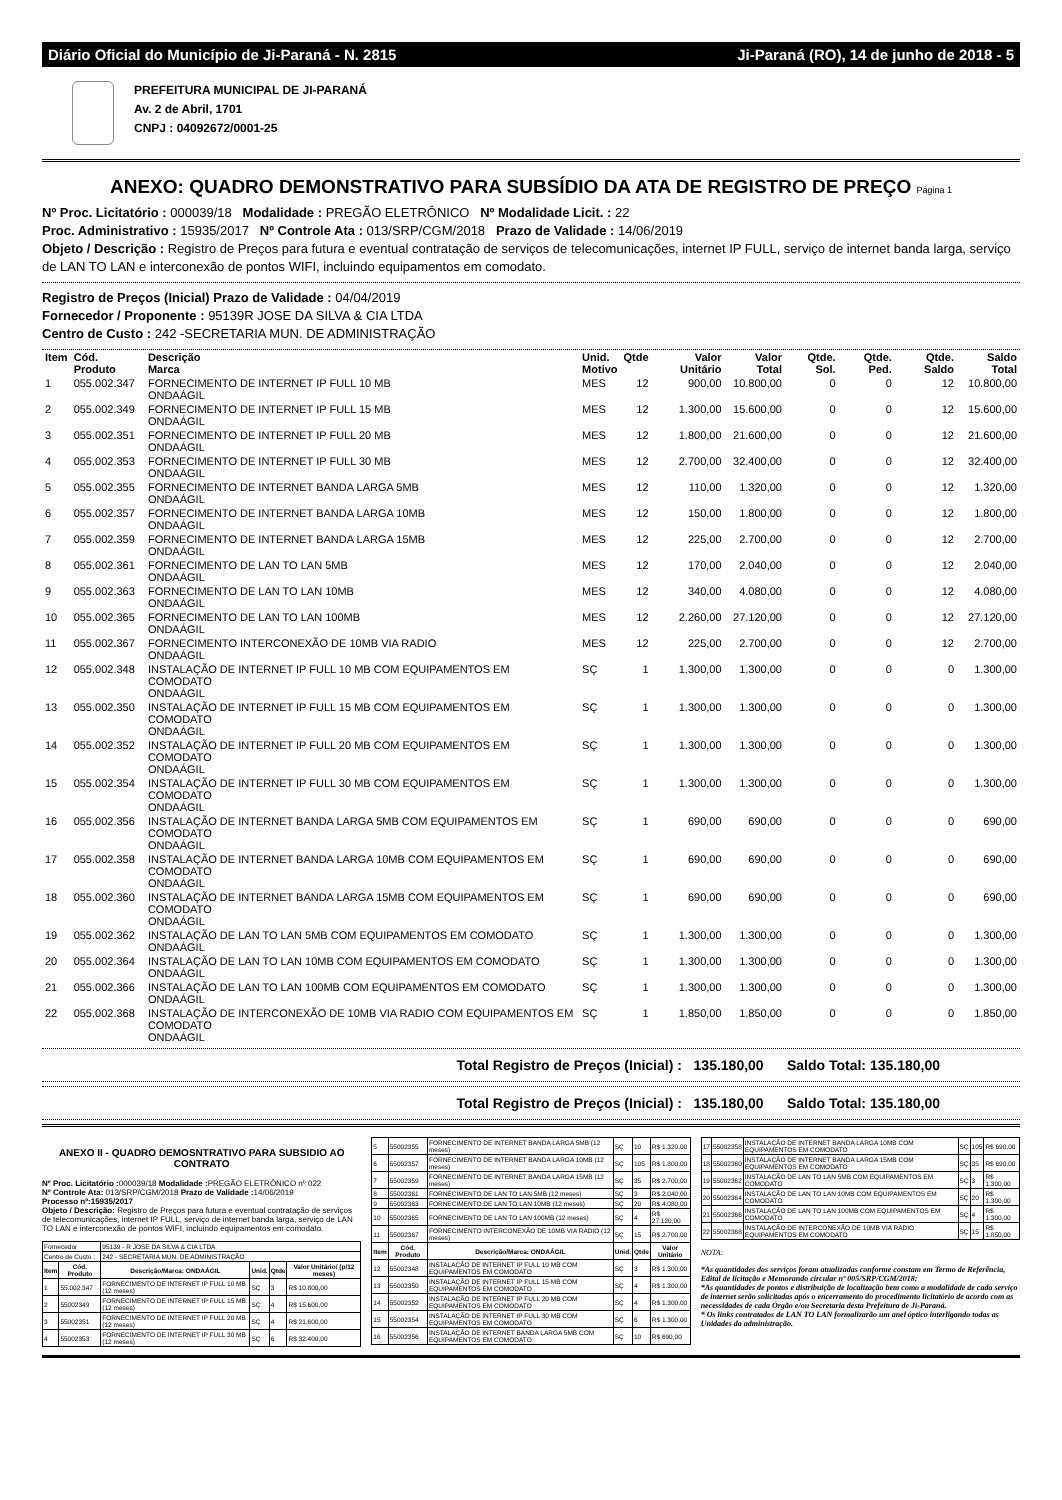Diário Oficial do Município de Ji-Paraná - N. 2815 Ji-Paraná (RO), 14 de junho de 2018 - 5
PREFEITURA MUNICIPAL DE JI-PARANÁ
Av. 2 de Abril, 1701
CNPJ : 04092672/0001-25
ANEXO: QUADRO DEMONSTRATIVO PARA SUBSÍDIO DA ATA DE REGISTRO DE PREÇO Página 1
Nº Proc. Licitatório : 000039/18 Modalidade : PREGÃO ELETRÔNICO Nº Modalidade Licit. : 22
Proc. Administrativo : 15935/2017 Nº Controle Ata : 013/SRP/CGM/2018 Prazo de Validade : 14/06/2019
Objeto / Descrição : Registro de Preços para futura e eventual contratação de serviços de telecomunicações, internet IP FULL, serviço de internet banda larga, serviço de LAN TO LAN e interconexão de pontos WIFI, incluindo equipamentos em comodato.
Registro de Preços (Inicial) Prazo de Validade : 04/04/2019
Fornecedor / Proponente : 95139R JOSE DA SILVA & CIA LTDA
Centro de Custo : 242 -SECRETARIA MUN. DE ADMINISTRAÇÃO
| Item | Cód. Produto | Descrição Marca | Unid. Motivo | Qtde | Valor Unitário | Valor Total | Qtde. Sol. | Qtde. Ped. | Qtde. Saldo | Saldo Total |
| --- | --- | --- | --- | --- | --- | --- | --- | --- | --- | --- |
| 1 | 055.002.347 | FORNECIMENTO DE INTERNET IP FULL 10 MB ONDAÁGIL | MES | 12 | 900,00 | 10.800,00 | 0 | 0 | 12 | 10.800,00 |
| 2 | 055.002.349 | FORNECIMENTO DE INTERNET IP FULL 15 MB ONDAÁGIL | MES | 12 | 1.300,00 | 15.600,00 | 0 | 0 | 12 | 15.600,00 |
| 3 | 055.002.351 | FORNECIMENTO DE INTERNET IP FULL 20 MB ONDAÁGIL | MES | 12 | 1.800,00 | 21.600,00 | 0 | 0 | 12 | 21.600,00 |
| 4 | 055.002.353 | FORNECIMENTO DE INTERNET IP FULL 30 MB ONDAÁGIL | MES | 12 | 2.700,00 | 32.400,00 | 0 | 0 | 12 | 32.400,00 |
| 5 | 055.002.355 | FORNECIMENTO DE INTERNET BANDA LARGA 5MB ONDAÁGIL | MES | 12 | 110,00 | 1.320,00 | 0 | 0 | 12 | 1.320,00 |
| 6 | 055.002.357 | FORNECIMENTO DE INTERNET BANDA LARGA 10MB ONDAÁGIL | MES | 12 | 150,00 | 1.800,00 | 0 | 0 | 12 | 1.800,00 |
| 7 | 055.002.359 | FORNECIMENTO DE INTERNET BANDA LARGA 15MB ONDAÁGIL | MES | 12 | 225,00 | 2.700,00 | 0 | 0 | 12 | 2.700,00 |
| 8 | 055.002.361 | FORNECIMENTO DE LAN TO LAN 5MB ONDAÁGIL | MES | 12 | 170,00 | 2.040,00 | 0 | 0 | 12 | 2.040,00 |
| 9 | 055.002.363 | FORNECIMENTO DE LAN TO LAN 10MB ONDAÁGIL | MES | 12 | 340,00 | 4.080,00 | 0 | 0 | 12 | 4.080,00 |
| 10 | 055.002.365 | FORNECIMENTO DE LAN TO LAN 100MB ONDAÁGIL | MES | 12 | 2.260,00 | 27.120,00 | 0 | 0 | 12 | 27.120,00 |
| 11 | 055.002.367 | FORNECIMENTO INTERCONEXÃO DE 10MB VIA RADIO ONDAÁGIL | MES | 12 | 225,00 | 2.700,00 | 0 | 0 | 12 | 2.700,00 |
| 12 | 055.002.348 | INSTALAÇÃO DE INTERNET IP FULL 10 MB COM EQUIPAMENTOS EM COMODATO ONDAÁGIL | SÇ | 1 | 1.300,00 | 1.300,00 | 0 | 0 | 0 | 1.300,00 |
| 13 | 055.002.350 | INSTALAÇÃO DE INTERNET IP FULL 15 MB COM EQUIPAMENTOS EM COMODATO ONDAÁGIL | SÇ | 1 | 1.300,00 | 1.300,00 | 0 | 0 | 0 | 1.300,00 |
| 14 | 055.002.352 | INSTALAÇÃO DE INTERNET IP FULL 20 MB COM EQUIPAMENTOS EM COMODATO ONDAÁGIL | SÇ | 1 | 1.300,00 | 1.300,00 | 0 | 0 | 0 | 1.300,00 |
| 15 | 055.002.354 | INSTALAÇÃO DE INTERNET IP FULL 30 MB COM EQUIPAMENTOS EM COMODATO ONDAÁGIL | SÇ | 1 | 1.300,00 | 1.300,00 | 0 | 0 | 0 | 1.300,00 |
| 16 | 055.002.356 | INSTALAÇÃO DE INTERNET BANDA LARGA 5MB COM EQUIPAMENTOS EM COMODATO ONDAÁGIL | SÇ | 1 | 690,00 | 690,00 | 0 | 0 | 0 | 690,00 |
| 17 | 055.002.358 | INSTALAÇÃO DE INTERNET BANDA LARGA 10MB COM EQUIPAMENTOS EM COMODATO ONDAÁGIL | SÇ | 1 | 690,00 | 690,00 | 0 | 0 | 0 | 690,00 |
| 18 | 055.002.360 | INSTALAÇÃO DE INTERNET BANDA LARGA 15MB COM EQUIPAMENTOS EM COMODATO ONDAÁGIL | SÇ | 1 | 690,00 | 690,00 | 0 | 0 | 0 | 690,00 |
| 19 | 055.002.362 | INSTALAÇÃO DE LAN TO LAN 5MB COM EQUIPAMENTOS EM COMODATO ONDAÁGIL | SÇ | 1 | 1.300,00 | 1.300,00 | 0 | 0 | 0 | 1.300,00 |
| 20 | 055.002.364 | INSTALAÇÃO DE LAN TO LAN 10MB COM EQUIPAMENTOS EM COMODATO ONDAÁGIL | SÇ | 1 | 1.300,00 | 1.300,00 | 0 | 0 | 0 | 1.300,00 |
| 21 | 055.002.366 | INSTALAÇÃO DE LAN TO LAN 100MB COM EQUIPAMENTOS EM COMODATO ONDAÁGIL | SÇ | 1 | 1.300,00 | 1.300,00 | 0 | 0 | 0 | 1.300,00 |
| 22 | 055.002.368 | INSTALAÇÃO DE INTERCONEXÃO DE 10MB VIA RADIO COM EQUIPAMENTOS EM COMODATO ONDAÁGIL | SÇ | 1 | 1.850,00 | 1.850,00 | 0 | 0 | 0 | 1.850,00 |
Total Registro de Preços (Inicial) : 135.180,00 Saldo Total: 135.180,00
Total Registro de Preços (Inicial) : 135.180,00 Saldo Total: 135.180,00
ANEXO II - QUADRO DEMOSNTRATIVO PARA SUBSIDIO AO CONTRATO
Nº Proc. Licitatório : 000039/18 Modalidade : PREGÃO ELETRÔNICO nº 022
Nº Controle Ata: 013/SRP/CGM/2018 Prazo de Validade : 14/06/2019
Processo nº:15935/2017
Objeto / Descrição: Registro de Preços para futura e eventual contratação de serviços de telecomunicações, internet IP FULL, serviço de internet banda larga, serviço de LAN TO LAN e interconexão de pontos WIFI, incluindo equipamentos em comodato.
| Fornecedor | | 95139 - R JOSE DA SILVA & CIA LTDA | | | |
| Centro de Custo : | | 242 - SECRETARIA MUN. DE ADMINISTRAÇÃO | | | |
| Item | Cód. Produto | Descrição/Marca: ONDAÁGIL | Unid. | Qtde | Valor Unitário/ (p/12 meses) |
| 1 | 55.002.347 | FORNECIMENTO DE INTERNET IP FULL 10 MB (12 meses) | SÇ | 3 | R$ 10.800,00 |
| 2 | 55002349 | FORNECIMENTO DE INTERNET IP FULL 15 MB (12 meses) | SÇ | 4 | R$ 15.600,00 |
| 3 | 55002351 | FORNECIMENTO DE INTERNET IP FULL 20 MB (12 meses) | SÇ | 4 | R$ 21.600,00 |
| 4 | 55002353 | FORNECIMENTO DE INTERNET IP FULL 30 MB (12 meses) | SÇ | 6 | R$ 32.400,00 |
| 5 | 55002355 | FORNECIMENTO DE INTERNET BANDA LARGA 5MB (12 meses) | SÇ | 10 | R$ 1.320,00 |
| 6 | 55002357 | FORNECIMENTO DE INTERNET BANDA LARGA 10MB (12 meses) | SÇ | 105 | R$ 1.800,00 |
| 7 | 55002359 | FORNECIMENTO DE INTERNET BANDA LARGA 15MB (12 meses) | SÇ | 35 | R$ 2.700,00 |
| 8 | 55002361 | FORNECIMENTO DE LAN TO LAN 5MB (12 meses) | SÇ | 3 | R$ 2.040,00 |
| 9 | 55002363 | FORNECIMENTO DE LAN TO LAN 10MB (12 meses) | SÇ | 20 | R$ 4.080,00 |
| 10 | 55002365 | FORNECIMENTO DE LAN TO LAN 100MB (12 meses) | SÇ | 4 | R$ 27.120,00 |
| 11 | 55002367 | FORNECIMENTO INTERCONEXÃO DE 10MB VIA RADIO (12 meses) | SÇ | 15 | R$ 2.700,00 |
| Item | Cód. Produto | Descrição/Marca: ONDAÁGIL | Unid. | Qtde | Valor Unitário |
| 12 | 55002348 | INSTALAÇÃO DE INTERNET IP FULL 10 MB COM EQUIPAMENTOS EM COMODATO | SÇ | 3 | R$ 1.300,00 |
| 13 | 55002350 | INSTALAÇÃO DE INTERNET IP FULL 15 MB COM EQUIPAMENTOS EM COMODATO | SÇ | 4 | R$ 1.300,00 |
| 14 | 55002352 | INSTALAÇÃO DE INTERNET IP FULL 20 MB COM EQUIPAMENTOS EM COMODATO | SÇ | 4 | R$ 1.300,00 |
| 15 | 55002354 | INSTALAÇÃO DE INTERNET IP FULL 30 MB COM EQUIPAMENTOS EM COMODATO | SÇ | 6 | R$ 1.300,00 |
| 16 | 55002356 | INSTALAÇÃO DE INTERNET BANDA LARGA 5MB COM EQUIPAMENTOS EM COMODATO | SÇ | 10 | R$ 690,00 |
| 17 | 55002358 | INSTALAÇÃO DE INTERNET BANDA LARGA 10MB COM EQUIPAMENTOS EM COMODATO | SÇ | 105 | R$ 690,00 |
| 18 | 55002360 | INSTALAÇÃO DE INTERNET BANDA LARGA 15MB COM EQUIPAMENTOS EM COMODATO | SÇ | 35 | R$ 690,00 |
| 19 | 55002362 | INSTALAÇÃO DE LAN TO LAN 5MB COM EQUIPAMENTOS EM COMODATO | SÇ | 3 | R$ 1.300,00 |
| 20 | 55002364 | INSTALAÇÃO DE LAN TO LAN 10MB COM EQUIPAMENTOS EM COMODATO | SÇ | 20 | R$ 1.300,00 |
| 21 | 55002366 | INSTALAÇÃO DE LAN TO LAN 100MB COM EQUIPAMENTOS EM COMODATO | SÇ | 4 | R$ 1.300,00 |
| 22 | 55002368 | INSTALAÇÃO DE INTERCONEXÃO DE 10MB VIA RADIO EQUIPAMENTOS EM COMODATO | SÇ | 15 | R$ 1.850,00 |
NOTA:
*As quantidades dos serviços foram atualizadas conforme constam em Termo de Referência, Edital de licitação e Memorando circular nº 005/SRP/CGM/2018:
*As quantidades de pontos e distribuição de localização bem como a modalidade de cada serviço de internet serão solicitadas após o encerramento do procedimento licitatório de acordo com as necessidades de cada Órgão e/ou Secretaria desta Prefeitura de Ji-Paraná.
* Os links contratados de LAN TO LAN formalizarão um anel óptico interligando todas as Unidades da administração.